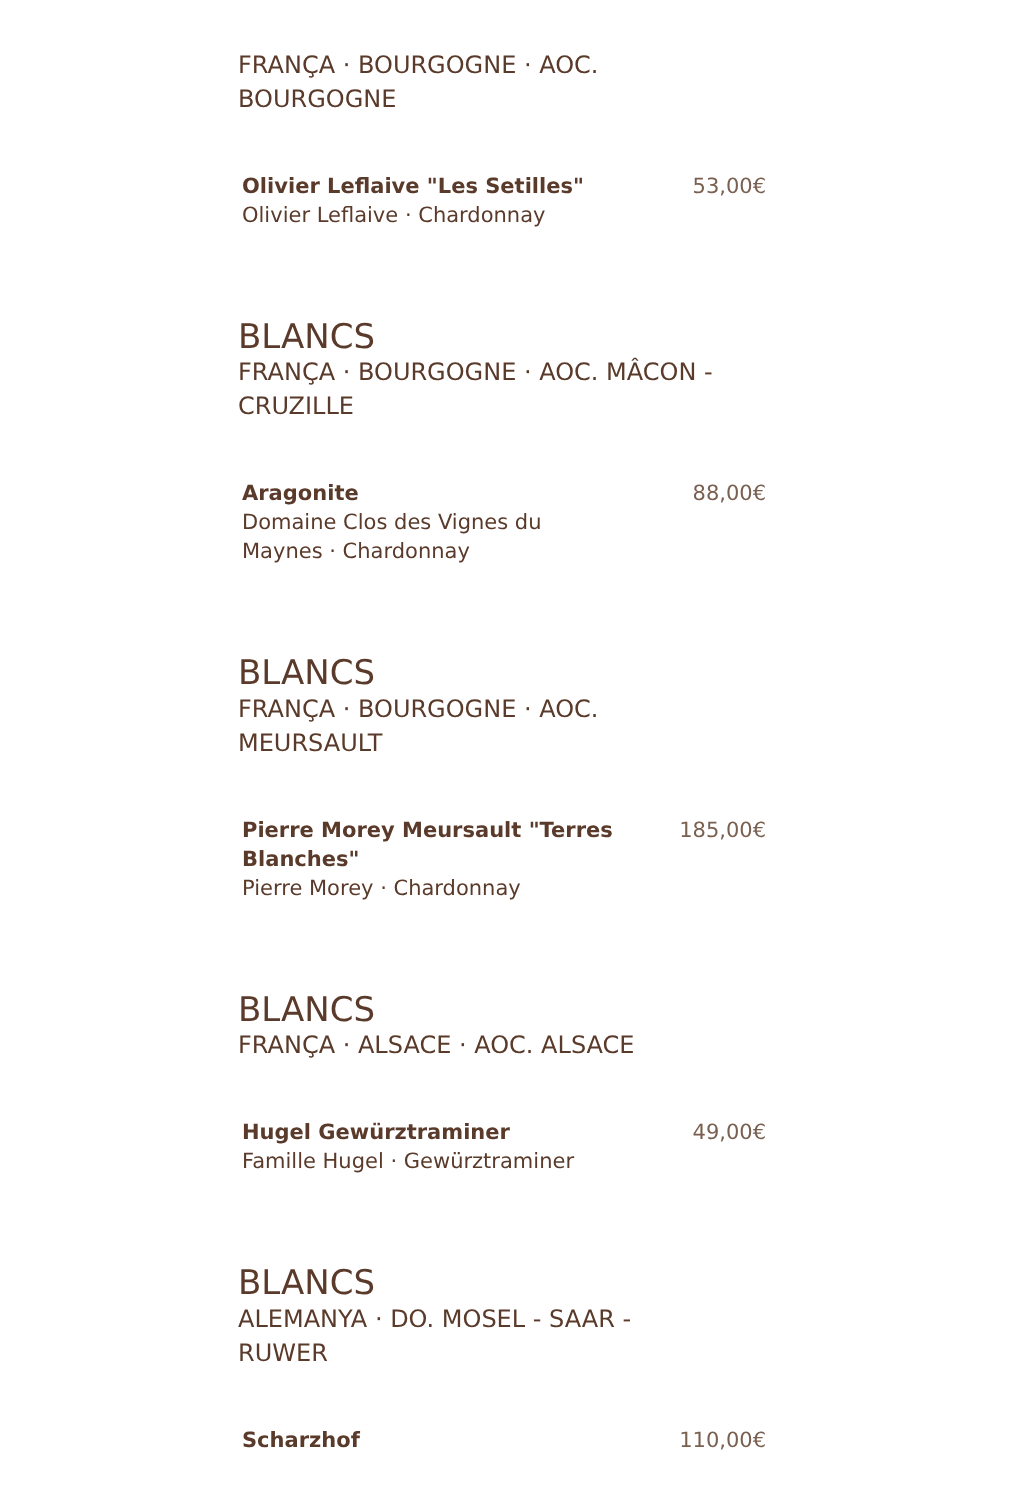FRANÇA · BOURGOGNE · AOC.
BOURGOGNE
Olivier Leflaive "Les Setilles"
Olivier Leflaive · Chardonnay
53,00€
BLANCS
FRANÇA · BOURGOGNE · AOC. MÂCON -
CRUZILLE
Aragonite
Domaine Clos des Vignes du
Maynes · Chardonnay
88,00€
BLANCS
FRANÇA · BOURGOGNE · AOC.
MEURSAULT
Pierre Morey Meursault "Terres
Blanches"
Pierre Morey · Chardonnay
185,00€
BLANCS
FRANÇA · ALSACE · AOC. ALSACE
Hugel Gewürztraminer
Famille Hugel · Gewürztraminer
49,00€
BLANCS
ALEMANYA · DO. MOSEL - SAAR -
RUWER
Scharzhof 110,00€